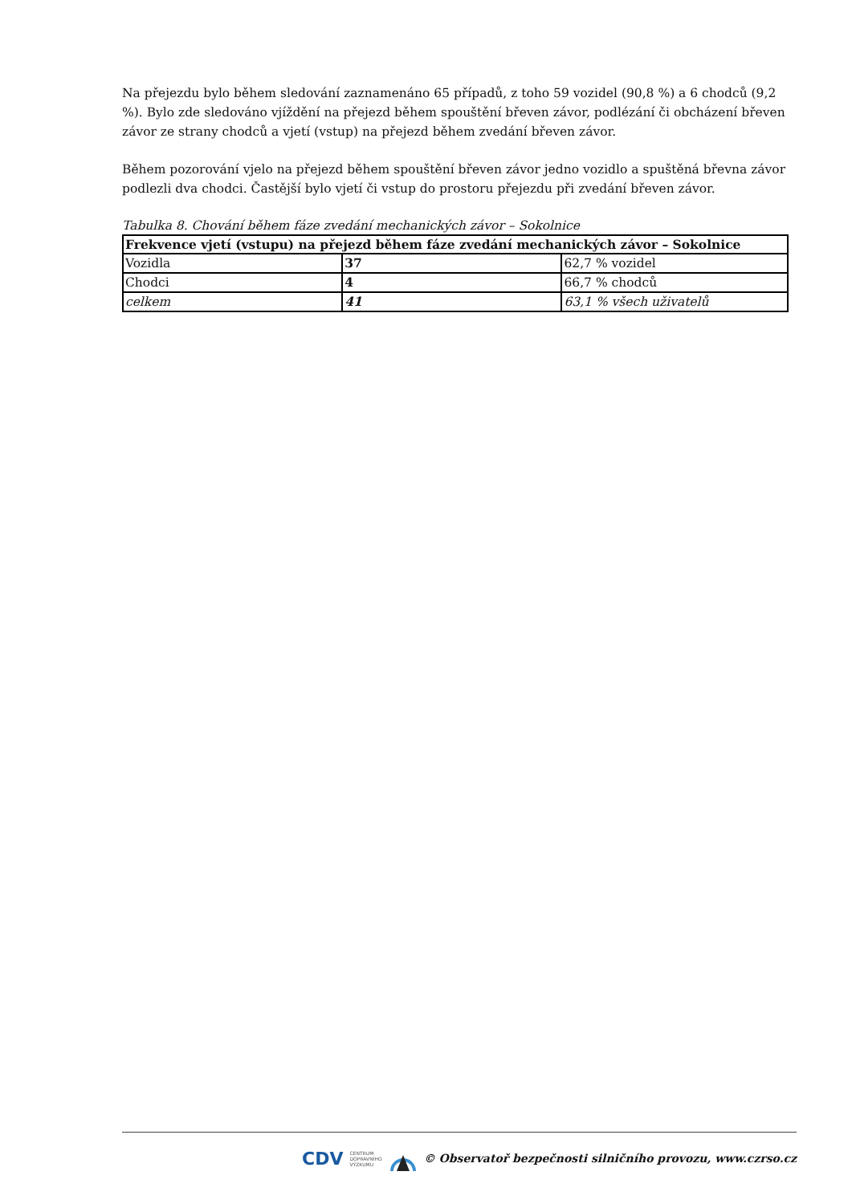Na přejezdu bylo během sledování zaznamenáno 65 případů, z toho 59 vozidel (90,8 %) a 6 chodců (9,2 %). Bylo zde sledováno vjíždění na přejezd během spouštění břeven závor, podlézání či obcházení břeven závor ze strany chodců a vjetí (vstup) na přejezd během zvedání břeven závor.
Během pozorování vjelo na přejezd během spouštění břeven závor jedno vozidlo a spuštěná břevna závor podlezli dva chodci. Častější bylo vjetí či vstup do prostoru přejezdu při zvedání břeven závor.
Tabulka 8. Chování během fáze zvedání mechanických závor – Sokolnice
| Frekvence vjetí (vstupu) na přejezd během fáze zvedání mechanických závor – Sokolnice | | |
| --- | --- | --- |
| Vozidla | 37 | 62,7 % vozidel |
| Chodci | 4 | 66,7 % chodců |
| celkem | 41 | 63,1 % všech uživatelů |
CDV CENTRUM
DOPRAVNÍHO
VÝZKUMU © Observatoř bezpečnosti silničního provozu, www.czrso.cz